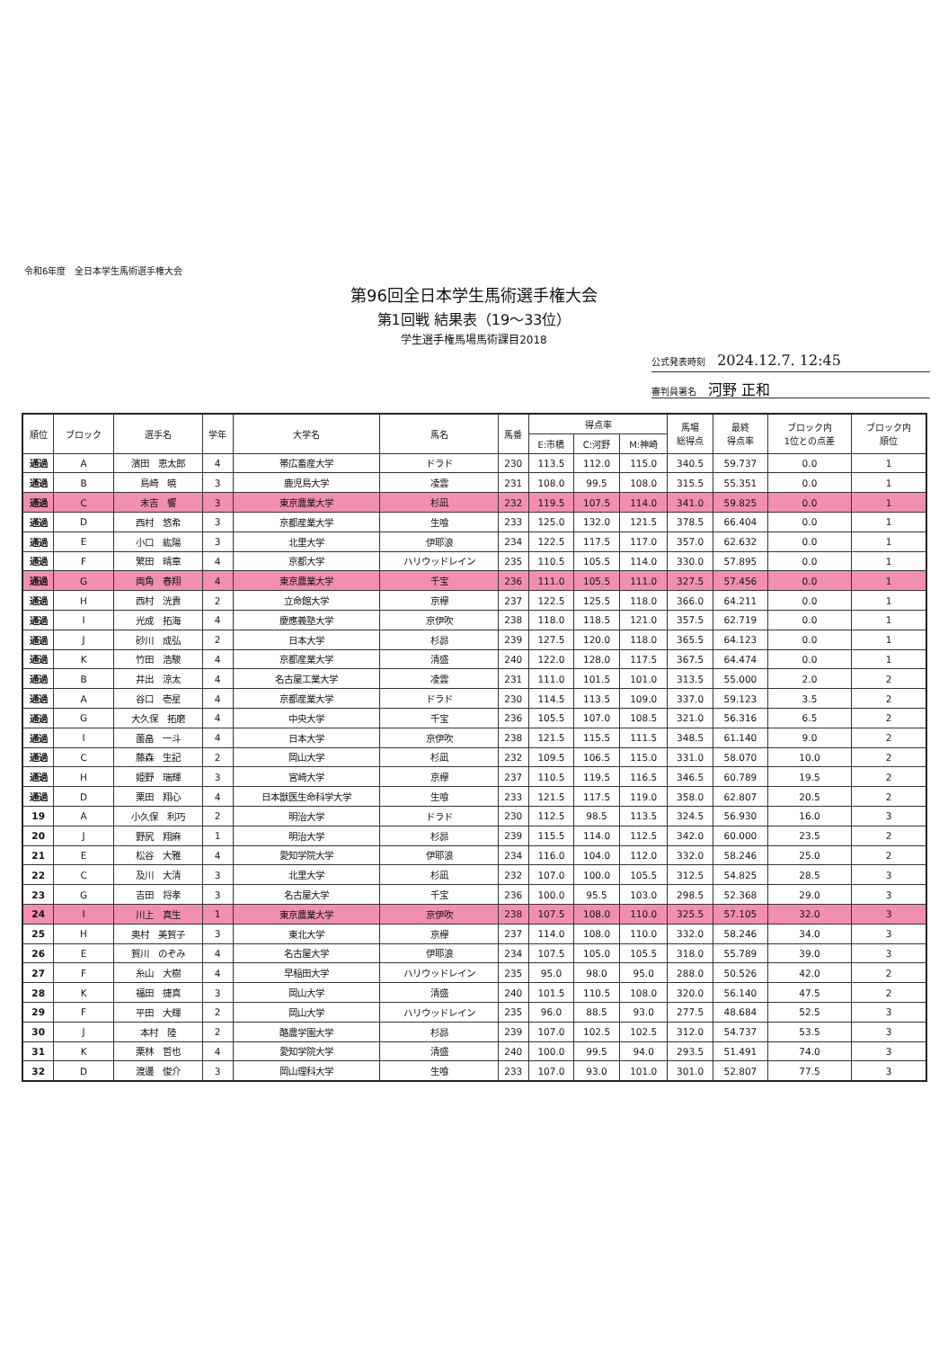令和6年度　全日本学生馬術選手権大会
第96回全日本学生馬術選手権大会
第1回戦 結果表（19〜33位）
学生選手権馬場馬術課目2018
公式発表時刻 2024.12.7. 12:45
審判員署名 河野 正和
| 順位 | ブロック | 選手名 | 学年 | 大学名 | 馬名 | 馬番 | 得点率 | | | 馬場 総得点 | 最終 得点率 | ブロック内 1位との点差 | ブロック内 順位 |
| --- | --- | --- | --- | --- | --- | --- | --- | --- | --- | --- | --- | --- | --- |
| | | | | | | | E:市橋 | C:河野 | M:神崎 | | | | |
| 通過 | A | 濱田 恵太郎 | 4 | 帯広畜産大学 | ドラド | 230 | 113.5 | 112.0 | 115.0 | 340.5 | 59.737 | 0.0 | 1 |
| 通過 | B | 島崎 暁 | 3 | 鹿児島大学 | 凌雲 | 231 | 108.0 | 99.5 | 108.0 | 315.5 | 55.351 | 0.0 | 1 |
| 通過 | C | 末吉 響 | 3 | 東京農業大学 | 杉凪 | 232 | 119.5 | 107.5 | 114.0 | 341.0 | 59.825 | 0.0 | 1 |
| 通過 | D | 西村 悠希 | 3 | 京都産業大学 | 生喰 | 233 | 125.0 | 132.0 | 121.5 | 378.5 | 66.404 | 0.0 | 1 |
| 通過 | E | 小口 紘陽 | 3 | 北里大学 | 伊耶浪 | 234 | 122.5 | 117.5 | 117.0 | 357.0 | 62.632 | 0.0 | 1 |
| 通過 | F | 繁田 晴章 | 4 | 京都大学 | ハリウッドレイン | 235 | 110.5 | 105.5 | 114.0 | 330.0 | 57.895 | 0.0 | 1 |
| 通過 | G | 両角 春翔 | 4 | 東京農業大学 | 千宝 | 236 | 111.0 | 105.5 | 111.0 | 327.5 | 57.456 | 0.0 | 1 |
| 通過 | H | 西村 洸貴 | 2 | 立命館大学 | 京欅 | 237 | 122.5 | 125.5 | 118.0 | 366.0 | 64.211 | 0.0 | 1 |
| 通過 | I | 光成 拓海 | 4 | 慶應義塾大学 | 京伊吹 | 238 | 118.0 | 118.5 | 121.0 | 357.5 | 62.719 | 0.0 | 1 |
| 通過 | J | 砂川 成弘 | 2 | 日本大学 | 杉昴 | 239 | 127.5 | 120.0 | 118.0 | 365.5 | 64.123 | 0.0 | 1 |
| 通過 | K | 竹田 浩駿 | 4 | 京都産業大学 | 清盛 | 240 | 122.0 | 128.0 | 117.5 | 367.5 | 64.474 | 0.0 | 1 |
| 通過 | B | 井出 涼太 | 4 | 名古屋工業大学 | 凌雲 | 231 | 111.0 | 101.5 | 101.0 | 313.5 | 55.000 | 2.0 | 2 |
| 通過 | A | 谷口 壱星 | 4 | 京都産業大学 | ドラド | 230 | 114.5 | 113.5 | 109.0 | 337.0 | 59.123 | 3.5 | 2 |
| 通過 | G | 大久保 拓磨 | 4 | 中央大学 | 千宝 | 236 | 105.5 | 107.0 | 108.5 | 321.0 | 56.316 | 6.5 | 2 |
| 通過 | I | 薗畠 一斗 | 4 | 日本大学 | 京伊吹 | 238 | 121.5 | 115.5 | 111.5 | 348.5 | 61.140 | 9.0 | 2 |
| 通過 | C | 藤森 生記 | 2 | 岡山大学 | 杉凪 | 232 | 109.5 | 106.5 | 115.0 | 331.0 | 58.070 | 10.0 | 2 |
| 通過 | H | 姫野 瑞輝 | 3 | 宮崎大学 | 京欅 | 237 | 110.5 | 119.5 | 116.5 | 346.5 | 60.789 | 19.5 | 2 |
| 通過 | D | 栗田 翔心 | 4 | 日本獣医生命科学大学 | 生喰 | 233 | 121.5 | 117.5 | 119.0 | 358.0 | 62.807 | 20.5 | 2 |
| 19 | A | 小久保 利巧 | 2 | 明治大学 | ドラド | 230 | 112.5 | 98.5 | 113.5 | 324.5 | 56.930 | 16.0 | 3 |
| 20 | J | 野尻 翔麻 | 1 | 明治大学 | 杉昴 | 239 | 115.5 | 114.0 | 112.5 | 342.0 | 60.000 | 23.5 | 2 |
| 21 | E | 松谷 大雅 | 4 | 愛知学院大学 | 伊耶浪 | 234 | 116.0 | 104.0 | 112.0 | 332.0 | 58.246 | 25.0 | 2 |
| 22 | C | 及川 大清 | 3 | 北里大学 | 杉凪 | 232 | 107.0 | 100.0 | 105.5 | 312.5 | 54.825 | 28.5 | 3 |
| 23 | G | 吉田 将孝 | 3 | 名古屋大学 | 千宝 | 236 | 100.0 | 95.5 | 103.0 | 298.5 | 52.368 | 29.0 | 3 |
| 24 | I | 川上 真生 | 1 | 東京農業大学 | 京伊吹 | 238 | 107.5 | 108.0 | 110.0 | 325.5 | 57.105 | 32.0 | 3 |
| 25 | H | 奥村 美賀子 | 3 | 東北大学 | 京欅 | 237 | 114.0 | 108.0 | 110.0 | 332.0 | 58.246 | 34.0 | 3 |
| 26 | E | 賀川 のぞみ | 4 | 名古屋大学 | 伊耶浪 | 234 | 107.5 | 105.0 | 105.5 | 318.0 | 55.789 | 39.0 | 3 |
| 27 | F | 糸山 大樹 | 4 | 早稲田大学 | ハリウッドレイン | 235 | 95.0 | 98.0 | 95.0 | 288.0 | 50.526 | 42.0 | 2 |
| 28 | K | 福田 捷真 | 3 | 岡山大学 | 清盛 | 240 | 101.5 | 110.5 | 108.0 | 320.0 | 56.140 | 47.5 | 2 |
| 29 | F | 平田 大輝 | 2 | 岡山大学 | ハリウッドレイン | 235 | 96.0 | 88.5 | 93.0 | 277.5 | 48.684 | 52.5 | 3 |
| 30 | J | 本村 陸 | 2 | 酪農学園大学 | 杉昴 | 239 | 107.0 | 102.5 | 102.5 | 312.0 | 54.737 | 53.5 | 3 |
| 31 | K | 栗林 哲也 | 4 | 愛知学院大学 | 清盛 | 240 | 100.0 | 99.5 | 94.0 | 293.5 | 51.491 | 74.0 | 3 |
| 32 | D | 渡邊 俊介 | 3 | 岡山理科大学 | 生喰 | 233 | 107.0 | 93.0 | 101.0 | 301.0 | 52.807 | 77.5 | 3 |